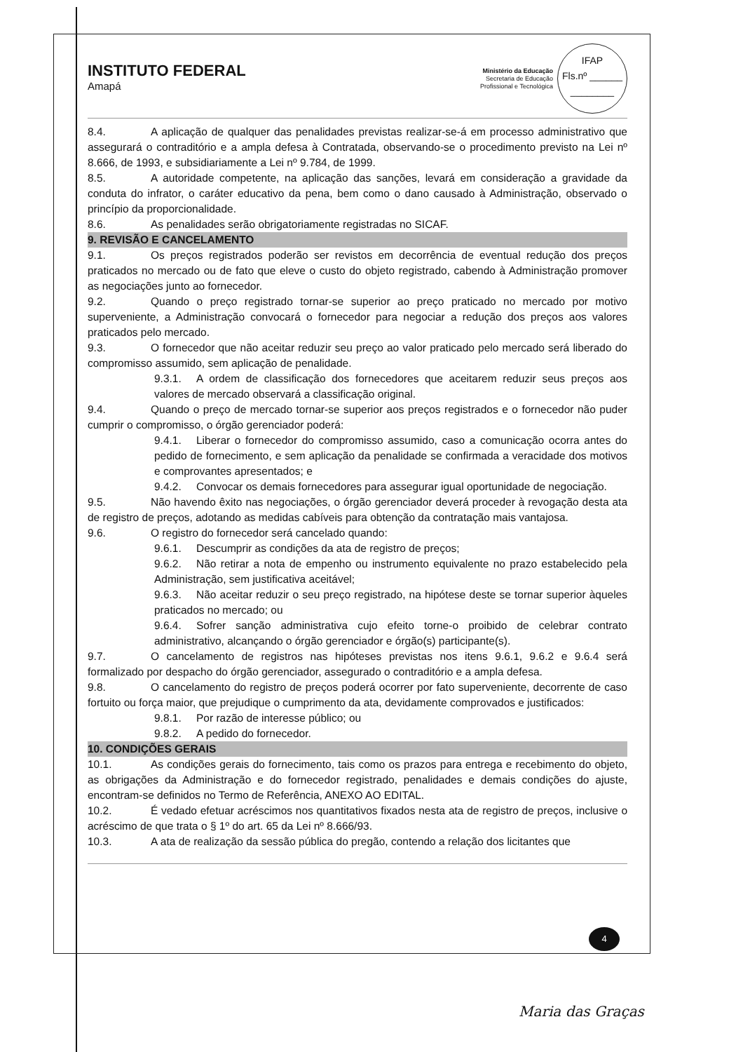INSTITUTO FEDERAL
Amapá
Ministério da Educação
Secretaria de Educação
Profissional e Tecnológica
IFAP
Fls.nº ______
________
8.4. A aplicação de qualquer das penalidades previstas realizar-se-á em processo administrativo que assegurará o contraditório e a ampla defesa à Contratada, observando-se o procedimento previsto na Lei nº 8.666, de 1993, e subsidiariamente a Lei nº 9.784, de 1999.
8.5. A autoridade competente, na aplicação das sanções, levará em consideração a gravidade da conduta do infrator, o caráter educativo da pena, bem como o dano causado à Administração, observado o princípio da proporcionalidade.
8.6. As penalidades serão obrigatoriamente registradas no SICAF.
9. REVISÃO E CANCELAMENTO
9.1. Os preços registrados poderão ser revistos em decorrência de eventual redução dos preços praticados no mercado ou de fato que eleve o custo do objeto registrado, cabendo à Administração promover as negociações junto ao fornecedor.
9.2. Quando o preço registrado tornar-se superior ao preço praticado no mercado por motivo superveniente, a Administração convocará o fornecedor para negociar a redução dos preços aos valores praticados pelo mercado.
9.3. O fornecedor que não aceitar reduzir seu preço ao valor praticado pelo mercado será liberado do compromisso assumido, sem aplicação de penalidade.
9.3.1. A ordem de classificação dos fornecedores que aceitarem reduzir seus preços aos valores de mercado observará a classificação original.
9.4. Quando o preço de mercado tornar-se superior aos preços registrados e o fornecedor não puder cumprir o compromisso, o órgão gerenciador poderá:
9.4.1. Liberar o fornecedor do compromisso assumido, caso a comunicação ocorra antes do pedido de fornecimento, e sem aplicação da penalidade se confirmada a veracidade dos motivos e comprovantes apresentados; e
9.4.2. Convocar os demais fornecedores para assegurar igual oportunidade de negociação.
9.5. Não havendo êxito nas negociações, o órgão gerenciador deverá proceder à revogação desta ata de registro de preços, adotando as medidas cabíveis para obtenção da contratação mais vantajosa.
9.6. O registro do fornecedor será cancelado quando:
9.6.1. Descumprir as condições da ata de registro de preços;
9.6.2. Não retirar a nota de empenho ou instrumento equivalente no prazo estabelecido pela Administração, sem justificativa aceitável;
9.6.3. Não aceitar reduzir o seu preço registrado, na hipótese deste se tornar superior àqueles praticados no mercado; ou
9.6.4. Sofrer sanção administrativa cujo efeito torne-o proibido de celebrar contrato administrativo, alcançando o órgão gerenciador e órgão(s) participante(s).
9.7. O cancelamento de registros nas hipóteses previstas nos itens 9.6.1, 9.6.2 e 9.6.4 será formalizado por despacho do órgão gerenciador, assegurado o contraditório e a ampla defesa.
9.8. O cancelamento do registro de preços poderá ocorrer por fato superveniente, decorrente de caso fortuito ou força maior, que prejudique o cumprimento da ata, devidamente comprovados e justificados:
9.8.1. Por razão de interesse público; ou
9.8.2. A pedido do fornecedor.
10. CONDIÇÕES GERAIS
10.1. As condições gerais do fornecimento, tais como os prazos para entrega e recebimento do objeto, as obrigações da Administração e do fornecedor registrado, penalidades e demais condições do ajuste, encontram-se definidos no Termo de Referência, ANEXO AO EDITAL.
10.2. É vedado efetuar acréscimos nos quantitativos fixados nesta ata de registro de preços, inclusive o acréscimo de que trata o § 1º do art. 65 da Lei nº 8.666/93.
10.3. A ata de realização da sessão pública do pregão, contendo a relação dos licitantes que
4
Maria das Graças